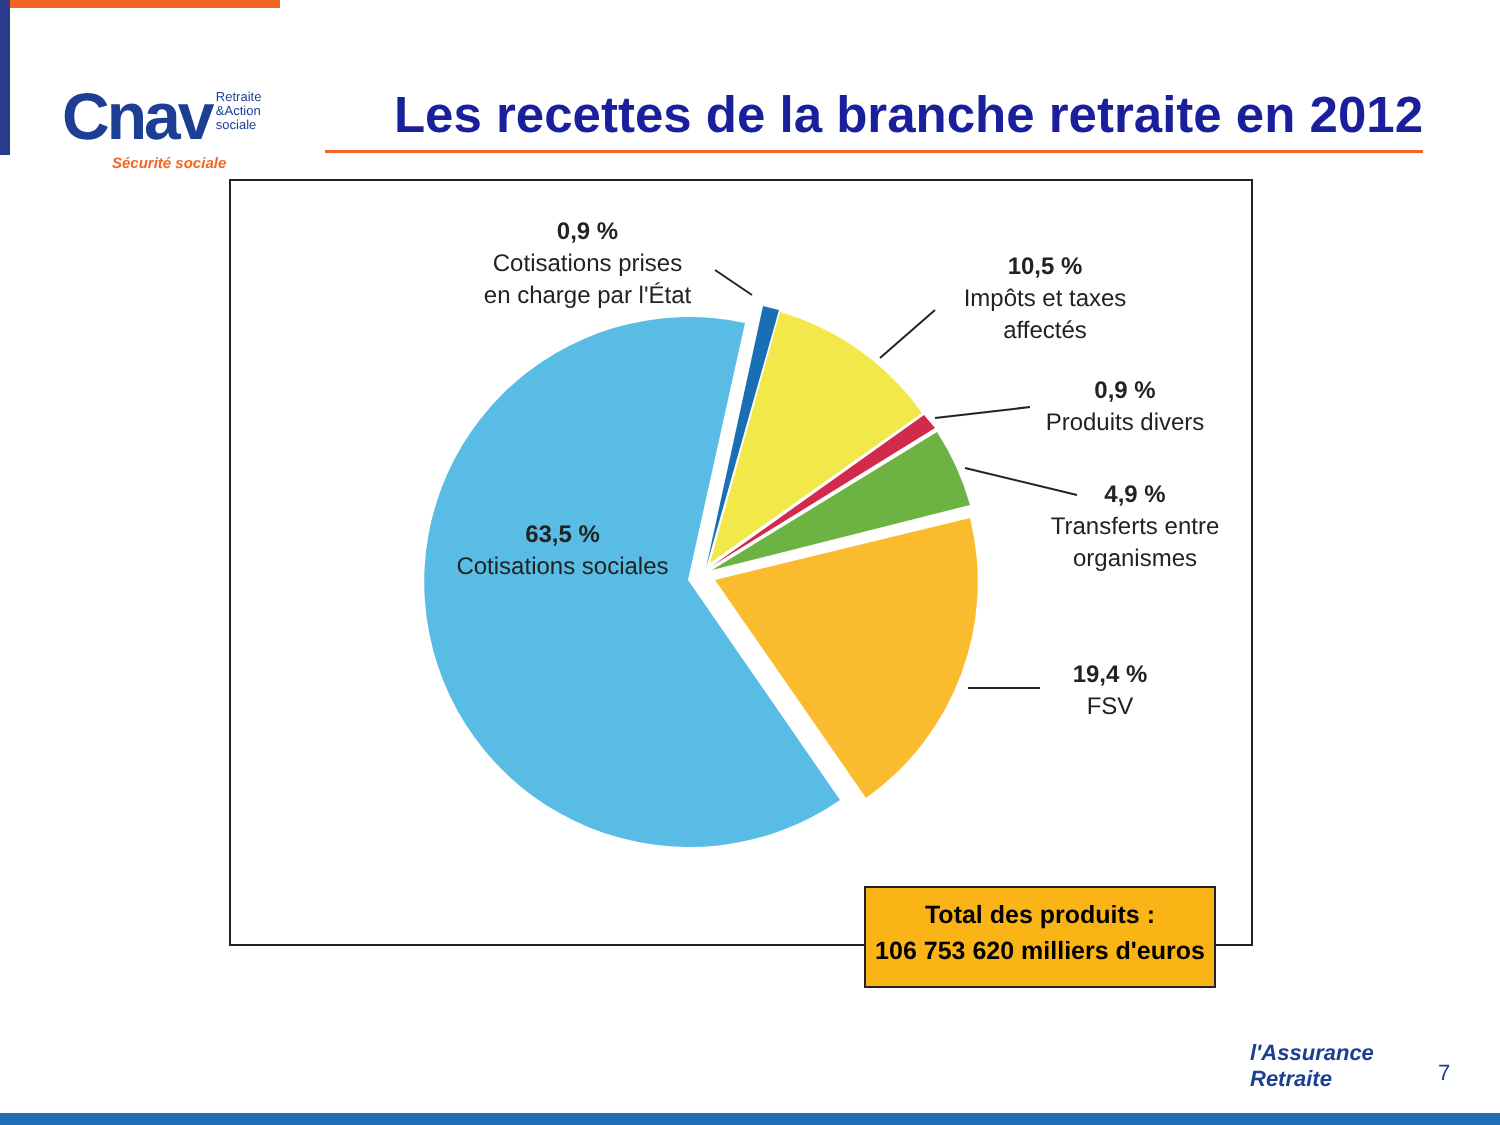Cnav Retraite
&Action
sociale
Sécurité sociale
Les recettes de la branche retraite en 2012
0,9 %
Cotisations prises en charge par l'État
10,5 %
Impôts et taxes affectés
0,9 %
Produits divers
4,9 %
Transferts entre organismes
19,4 %
FSV
63,5 %
Cotisations sociales
Total des produits :
106 753 620 milliers d'euros
l'Assurance
Retraite
7